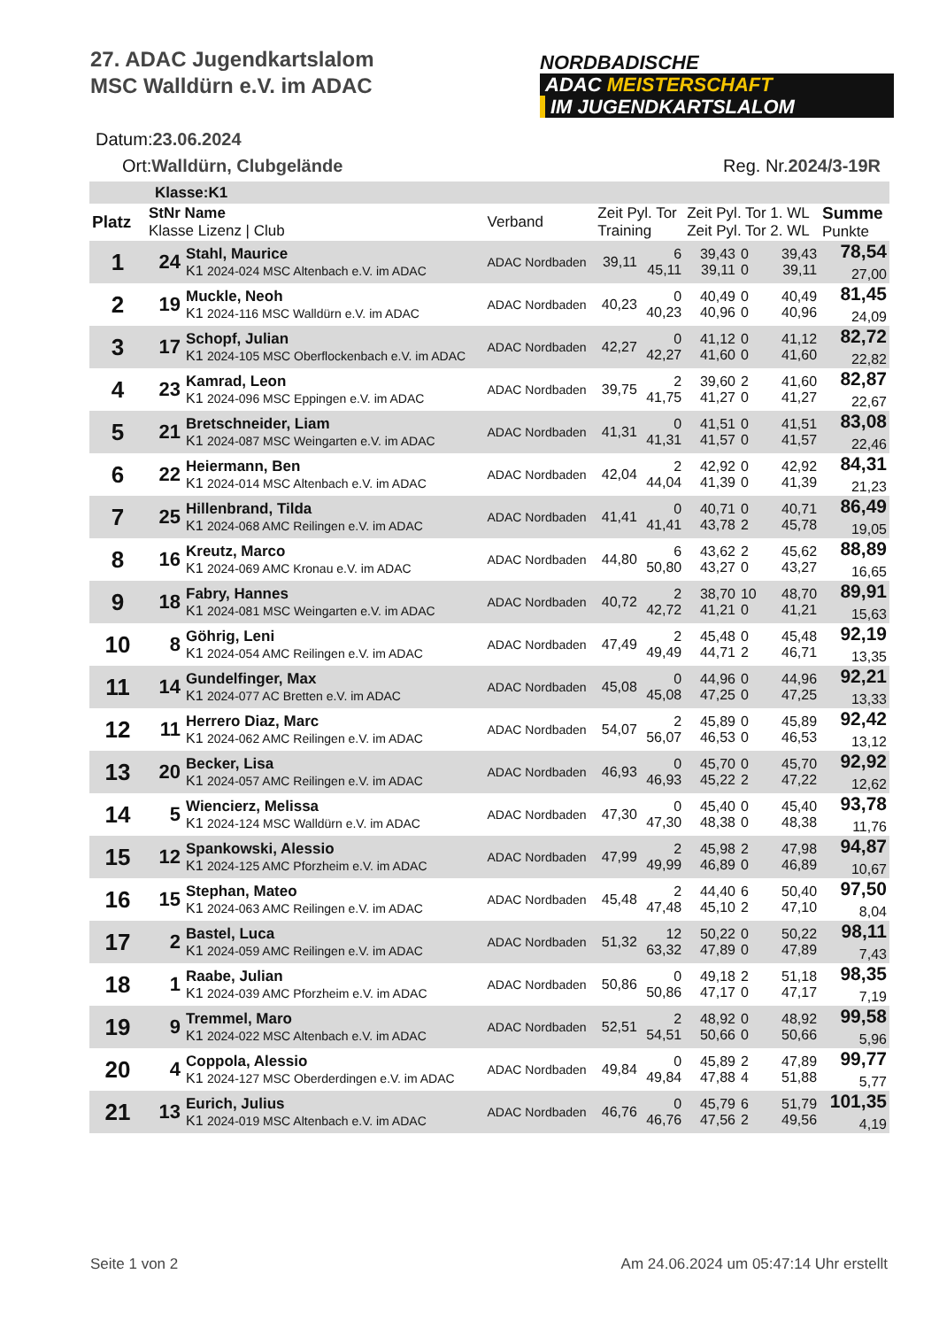27. ADAC Jugendkartslalom
MSC Walldürn e.V. im ADAC
NORDBADISCHE
ADAC MEISTERSCHAFT
IM JUGENDKARTSLALOM
Datum:23.06.2024
Ort:Walldürn, Clubgelände Reg. Nr.2024/3-19R
| Klasse:K1 | | | | | | | | | |
| Platz | StNr Name Klasse Lizenz / Club | | Verband | Zeit Pyl. Tor Training | | Zeit Pyl. Tor 1. WL Zeit Pyl. Tor 2. WL | | | Summe Punkte |
| 1 | 24 | Stahl, Maurice K1 2024-024 MSC Altenbach e.V. im ADAC | ADAC Nordbaden | 39,11 | 6 45,11 | 39,43 39,11 | 0 0 | 39,43 39,11 | 78,54 27,00 |
| 2 | 19 | Muckle, Neoh K1 2024-116 MSC Walldürn e.V. im ADAC | ADAC Nordbaden | 40,23 | 0 40,23 | 40,49 40,96 | 0 0 | 40,49 40,96 | 81,45 24,09 |
| 3 | 17 | Schopf, Julian K1 2024-105 MSC Oberflockenbach e.V. im ADAC | ADAC Nordbaden | 42,27 | 0 42,27 | 41,12 41,60 | 0 0 | 41,12 41,60 | 82,72 22,82 |
| 4 | 23 | Kamrad, Leon K1 2024-096 MSC Eppingen e.V. im ADAC | ADAC Nordbaden | 39,75 | 2 41,75 | 39,60 41,27 | 2 0 | 41,60 41,27 | 82,87 22,67 |
| 5 | 21 | Bretschneider, Liam K1 2024-087 MSC Weingarten e.V. im ADAC | ADAC Nordbaden | 41,31 | 0 41,31 | 41,51 41,57 | 0 0 | 41,51 41,57 | 83,08 22,46 |
| 6 | 22 | Heiermann, Ben K1 2024-014 MSC Altenbach e.V. im ADAC | ADAC Nordbaden | 42,04 | 2 44,04 | 42,92 41,39 | 0 0 | 42,92 41,39 | 84,31 21,23 |
| 7 | 25 | Hillenbrand, Tilda K1 2024-068 AMC Reilingen e.V. im ADAC | ADAC Nordbaden | 41,41 | 0 41,41 | 40,71 43,78 | 0 2 | 40,71 45,78 | 86,49 19,05 |
| 8 | 16 | Kreutz, Marco K1 2024-069 AMC Kronau e.V. im ADAC | ADAC Nordbaden | 44,80 | 6 50,80 | 43,62 43,27 | 2 0 | 45,62 43,27 | 88,89 16,65 |
| 9 | 18 | Fabry, Hannes K1 2024-081 MSC Weingarten e.V. im ADAC | ADAC Nordbaden | 40,72 | 2 42,72 | 38,70 41,21 | 10 0 | 48,70 41,21 | 89,91 15,63 |
| 10 | 8 | Göhrig, Leni K1 2024-054 AMC Reilingen e.V. im ADAC | ADAC Nordbaden | 47,49 | 2 49,49 | 45,48 44,71 | 0 2 | 45,48 46,71 | 92,19 13,35 |
| 11 | 14 | Gundelfinger, Max K1 2024-077 AC Bretten e.V. im ADAC | ADAC Nordbaden | 45,08 | 0 45,08 | 44,96 47,25 | 0 0 | 44,96 47,25 | 92,21 13,33 |
| 12 | 11 | Herrero Diaz, Marc K1 2024-062 AMC Reilingen e.V. im ADAC | ADAC Nordbaden | 54,07 | 2 56,07 | 45,89 46,53 | 0 0 | 45,89 46,53 | 92,42 13,12 |
| 13 | 20 | Becker, Lisa K1 2024-057 AMC Reilingen e.V. im ADAC | ADAC Nordbaden | 46,93 | 0 46,93 | 45,70 45,22 | 0 2 | 45,70 47,22 | 92,92 12,62 |
| 14 | 5 | Wiencierz, Melissa K1 2024-124 MSC Walldürn e.V. im ADAC | ADAC Nordbaden | 47,30 | 0 47,30 | 45,40 48,38 | 0 0 | 45,40 48,38 | 93,78 11,76 |
| 15 | 12 | Spankowski, Alessio K1 2024-125 AMC Pforzheim e.V. im ADAC | ADAC Nordbaden | 47,99 | 2 49,99 | 45,98 46,89 | 2 0 | 47,98 46,89 | 94,87 10,67 |
| 16 | 15 | Stephan, Mateo K1 2024-063 AMC Reilingen e.V. im ADAC | ADAC Nordbaden | 45,48 | 2 47,48 | 44,40 45,10 | 6 2 | 50,40 47,10 | 97,50 8,04 |
| 17 | 2 | Bastel, Luca K1 2024-059 AMC Reilingen e.V. im ADAC | ADAC Nordbaden | 51,32 | 12 63,32 | 50,22 47,89 | 0 0 | 50,22 47,89 | 98,11 7,43 |
| 18 | 1 | Raabe, Julian K1 2024-039 AMC Pforzheim e.V. im ADAC | ADAC Nordbaden | 50,86 | 0 50,86 | 49,18 47,17 | 2 0 | 51,18 47,17 | 98,35 7,19 |
| 19 | 9 | Tremmel, Maro K1 2024-022 MSC Altenbach e.V. im ADAC | ADAC Nordbaden | 52,51 | 2 54,51 | 48,92 50,66 | 0 0 | 48,92 50,66 | 99,58 5,96 |
| 20 | 4 | Coppola, Alessio K1 2024-127 MSC Oberderdingen e.V. im ADAC | ADAC Nordbaden | 49,84 | 0 49,84 | 45,89 47,88 | 2 4 | 47,89 51,88 | 99,77 5,77 |
| 21 | 13 | Eurich, Julius K1 2024-019 MSC Altenbach e.V. im ADAC | ADAC Nordbaden | 46,76 | 0 46,76 | 45,79 47,56 | 6 2 | 51,79 49,56 | 101,35 4,19 |
Seite 1 von 2
Am 24.06.2024 um 05:47:14 Uhr erstellt